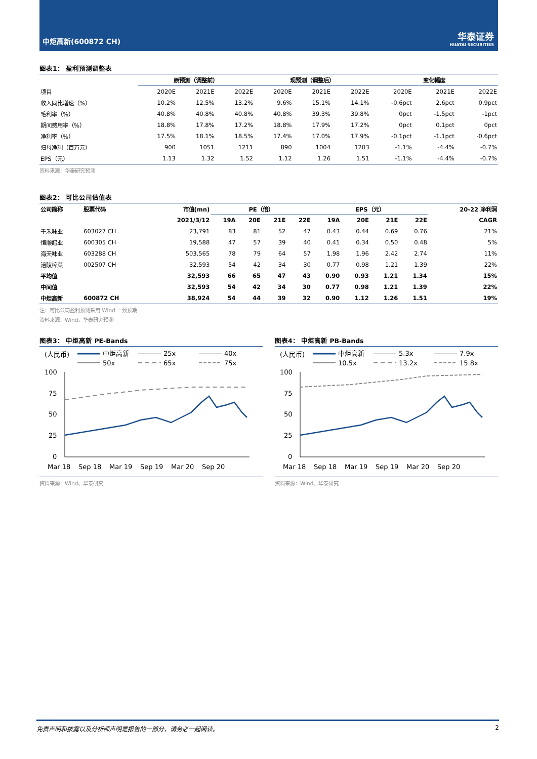中炬高新(600872 CH)
华泰证券
HUATAI SECURITIES
图表1： 盈利预测调整表
| | 原预测（调整前） | | | 现预测（调整后） | | | 变化幅度 | | |
| --- | --- | --- | --- | --- | --- | --- | --- | --- | --- |
| 项目 | 2020E | 2021E | 2022E | 2020E | 2021E | 2022E | 2020E | 2021E | 2022E |
| 收入同比增速（%） | 10.2% | 12.5% | 13.2% | 9.6% | 15.1% | 14.1% | -0.6pct | 2.6pct | 0.9pct |
| 毛利率（%） | 40.8% | 40.8% | 40.8% | 40.8% | 39.3% | 39.8% | 0pct | -1.5pct | -1pct |
| 期间费用率（%） | 18.8% | 17.8% | 17.2% | 18.8% | 17.9% | 17.2% | 0pct | 0.1pct | 0pct |
| 净利率（%） | 17.5% | 18.1% | 18.5% | 17.4% | 17.0% | 17.9% | -0.1pct | -1.1pct | -0.6pct |
| 归母净利（百万元） | 900 | 1051 | 1211 | 890 | 1004 | 1203 | -1.1% | -4.4% | -0.7% |
| EPS（元） | 1.13 | 1.32 | 1.52 | 1.12 | 1.26 | 1.51 | -1.1% | -4.4% | -0.7% |
资料来源：华泰研究预测
图表2： 可比公司估值表
| 公司简称 | 股票代码 | 市值(mn) | PE（倍） | | | | EPS（元） | | | | 20-22 净利润 |
| --- | --- | --- | --- | --- | --- | --- | --- | --- | --- | --- | --- |
| | | 2021/3/12 | 19A | 20E | 21E | 22E | 19A | 20E | 21E | 22E | CAGR |
| 千禾味业 | 603027 CH | 23,791 | 83 | 81 | 52 | 47 | 0.43 | 0.44 | 0.69 | 0.76 | 21% |
| 恒顺醋业 | 600305 CH | 19,588 | 47 | 57 | 39 | 40 | 0.41 | 0.34 | 0.50 | 0.48 | 5% |
| 海天味业 | 603288 CH | 503,565 | 78 | 79 | 64 | 57 | 1.98 | 1.96 | 2.42 | 2.74 | 11% |
| 涪陵榨菜 | 002507 CH | 32,593 | 54 | 42 | 34 | 30 | 0.77 | 0.98 | 1.21 | 1.39 | 22% |
| 平均值 | | 32,593 | 66 | 65 | 47 | 43 | 0.90 | 0.93 | 1.21 | 1.34 | 15% |
| 中间值 | | 32,593 | 54 | 42 | 34 | 30 | 0.77 | 0.98 | 1.21 | 1.39 | 22% |
| 中炬高新 | 600872 CH | 38,924 | 54 | 44 | 39 | 32 | 0.90 | 1.12 | 1.26 | 1.51 | 19% |
注：可比公司盈利预测采用 Wind 一致预期
资料来源：Wind，华泰研究预测
图表3： 中炬高新 PE-Bands
(人民币)
中炬高新
25x
40x
50x
65x
75x
100
75
50
25
0
Mar 18
Sep 18
Mar 19
Sep 19
Mar 20
Sep 20
资料来源：Wind、华泰研究
图表4： 中炬高新 PB-Bands
(人民币)
中炬高新
5.3x
7.9x
10.5x
13.2x
15.8x
100
75
50
25
0
Mar 18
Sep 18
Mar 19
Sep 19
Mar 20
Sep 20
资料来源：Wind、华泰研究
免责声明和披露以及分析师声明是报告的一部分，请务必一起阅读。 2